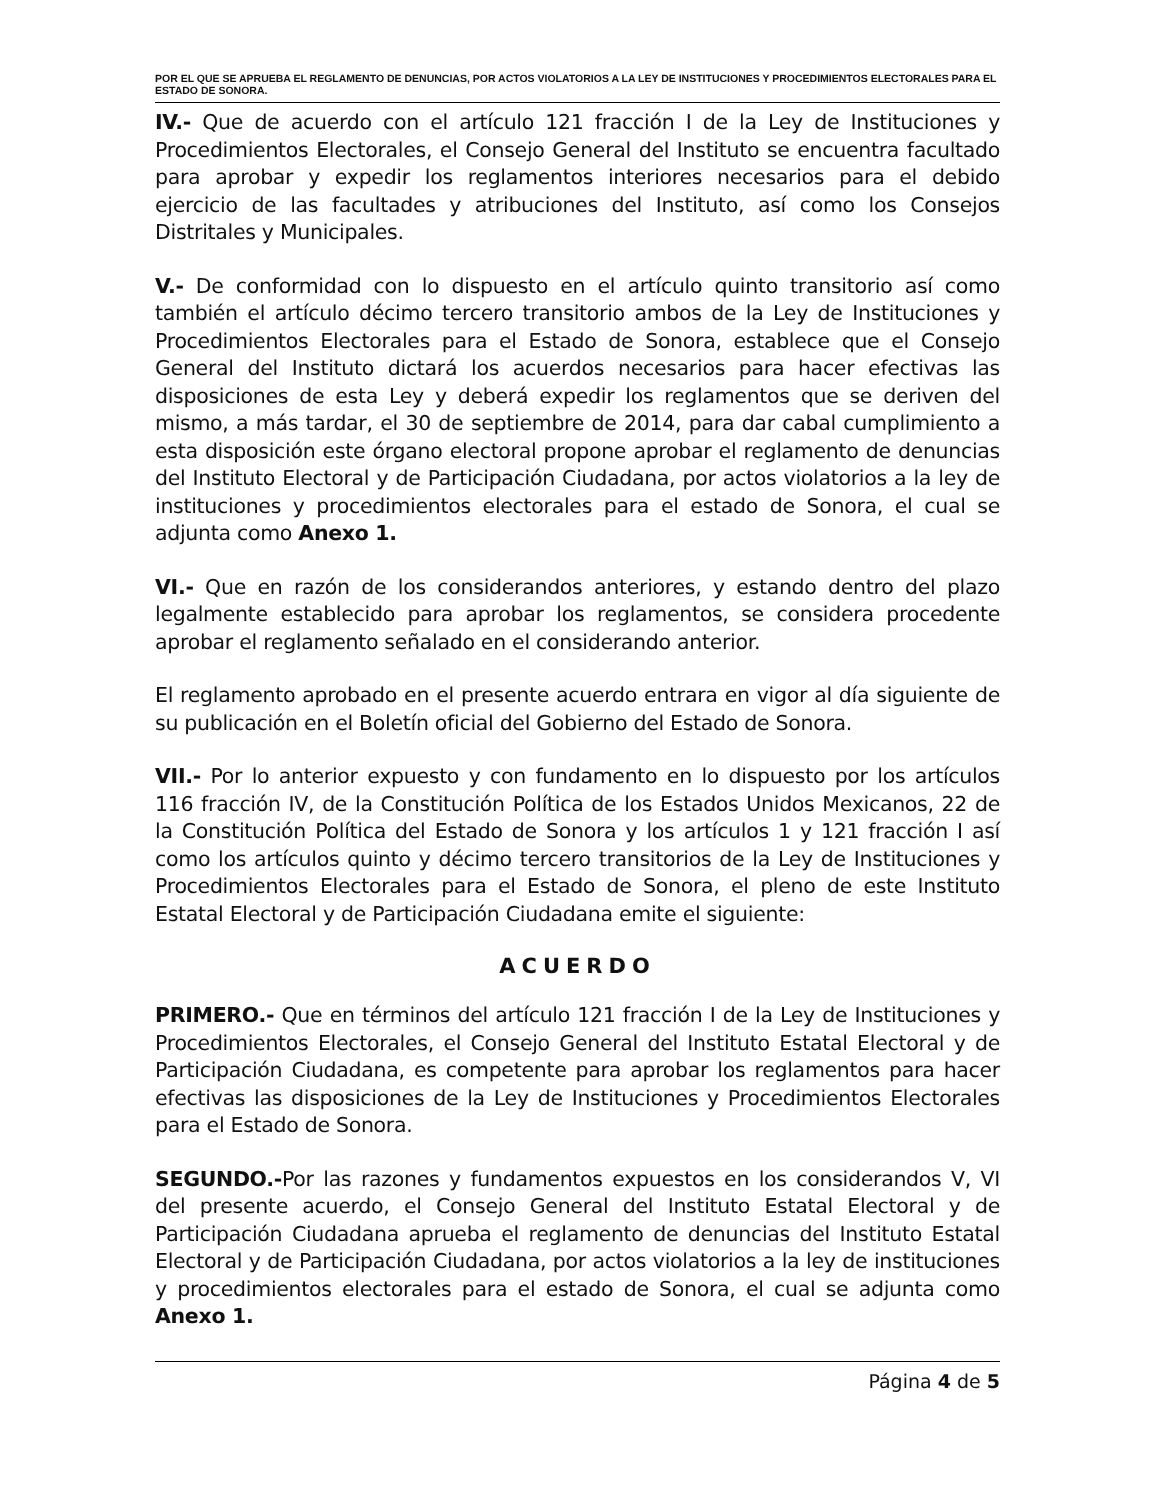POR EL QUE SE APRUEBA EL REGLAMENTO DE DENUNCIAS, POR ACTOS VIOLATORIOS A LA LEY DE INSTITUCIONES Y PROCEDIMIENTOS ELECTORALES PARA EL ESTADO DE SONORA.
IV.- Que de acuerdo con el artículo 121 fracción I de la Ley de Instituciones y Procedimientos Electorales, el Consejo General del Instituto se encuentra facultado para aprobar y expedir los reglamentos interiores necesarios para el debido ejercicio de las facultades y atribuciones del Instituto, así como los Consejos Distritales y Municipales.
V.- De conformidad con lo dispuesto en el artículo quinto transitorio así como también el artículo décimo tercero transitorio ambos de la Ley de Instituciones y Procedimientos Electorales para el Estado de Sonora, establece que el Consejo General del Instituto dictará los acuerdos necesarios para hacer efectivas las disposiciones de esta Ley y deberá expedir los reglamentos que se deriven del mismo, a más tardar, el 30 de septiembre de 2014, para dar cabal cumplimiento a esta disposición este órgano electoral propone aprobar el reglamento de denuncias del Instituto Electoral y de Participación Ciudadana, por actos violatorios a la ley de instituciones y procedimientos electorales para el estado de Sonora, el cual se adjunta como Anexo 1.
VI.- Que en razón de los considerandos anteriores, y estando dentro del plazo legalmente establecido para aprobar los reglamentos, se considera procedente aprobar el reglamento señalado en el considerando anterior.
El reglamento aprobado en el presente acuerdo entrara en vigor al día siguiente de su publicación en el Boletín oficial del Gobierno del Estado de Sonora.
VII.- Por lo anterior expuesto y con fundamento en lo dispuesto por los artículos 116 fracción IV, de la Constitución Política de los Estados Unidos Mexicanos, 22 de la Constitución Política del Estado de Sonora y los artículos 1 y 121 fracción I así como los artículos quinto y décimo tercero transitorios de la Ley de Instituciones y Procedimientos Electorales para el Estado de Sonora, el pleno de este Instituto Estatal Electoral y de Participación Ciudadana emite el siguiente:
ACUERDO
PRIMERO.- Que en términos del artículo 121 fracción I de la Ley de Instituciones y Procedimientos Electorales, el Consejo General del Instituto Estatal Electoral y de Participación Ciudadana, es competente para aprobar los reglamentos para hacer efectivas las disposiciones de la Ley de Instituciones y Procedimientos Electorales para el Estado de Sonora.
SEGUNDO.-Por las razones y fundamentos expuestos en los considerandos V, VI del presente acuerdo, el Consejo General del Instituto Estatal Electoral y de Participación Ciudadana aprueba el reglamento de denuncias del Instituto Estatal Electoral y de Participación Ciudadana, por actos violatorios a la ley de instituciones y procedimientos electorales para el estado de Sonora, el cual se adjunta como Anexo 1.
Página 4 de 5